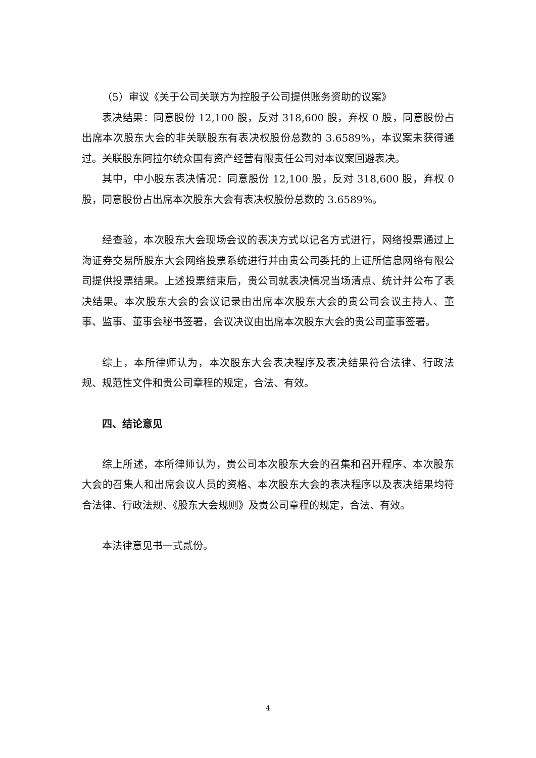（5）审议《关于公司关联方为控股子公司提供账务资助的议案》
表决结果：同意股份 12,100 股，反对 318,600 股，弃权 0 股，同意股份占出席本次股东大会的非关联股东有表决权股份总数的 3.6589%，本议案未获得通过。关联股东阿拉尔统众国有资产经营有限责任公司对本议案回避表决。
其中，中小股东表决情况：同意股份 12,100 股，反对 318,600 股，弃权 0 股，同意股份占出席本次股东大会有表决权股份总数的 3.6589%。
经查验，本次股东大会现场会议的表决方式以记名方式进行，网络投票通过上海证券交易所股东大会网络投票系统进行并由贵公司委托的上证所信息网络有限公司提供投票结果。上述投票结束后，贵公司就表决情况当场清点、统计并公布了表决结果。本次股东大会的会议记录由出席本次股东大会的贵公司会议主持人、董事、监事、董事会秘书签署，会议决议由出席本次股东大会的贵公司董事签署。
综上，本所律师认为，本次股东大会表决程序及表决结果符合法律、行政法规、规范性文件和贵公司章程的规定，合法、有效。
四、结论意见
综上所述，本所律师认为，贵公司本次股东大会的召集和召开程序、本次股东大会的召集人和出席会议人员的资格、本次股东大会的表决程序以及表决结果均符合法律、行政法规、《股东大会规则》及贵公司章程的规定，合法、有效。
本法律意见书一式贰份。
4